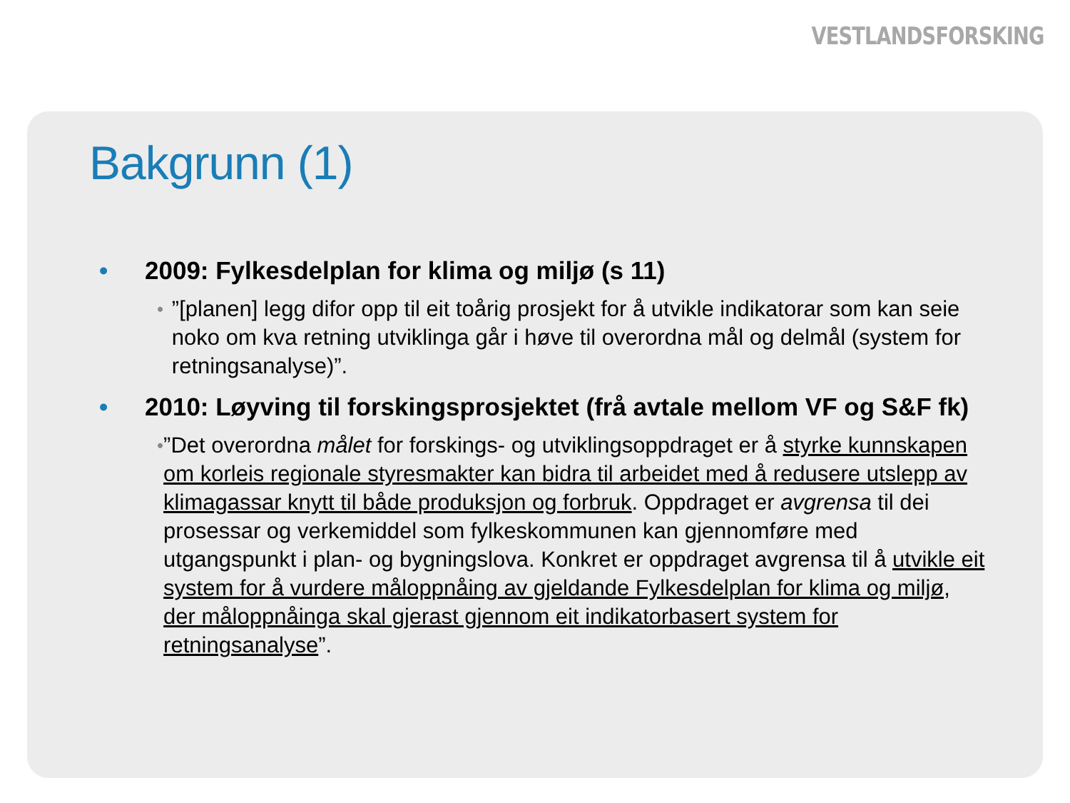VESTLANDSFORSKING
Bakgrunn (1)
• 2009: Fylkesdelplan for klima og miljø (s 11)
•”[planen] legg difor opp til eit toårig prosjekt for å utvikle indikatorar som kan seie noko om kva retning utviklinga går i høve til overordna mål og delmål (system for retningsanalyse)”.
• 2010: Løyving til forskingsprosjektet (frå avtale mellom VF og S&F fk)
•”Det overordna målet for forskings- og utviklingsoppdraget er å styrke kunnskapen om korleis regionale styresmakter kan bidra til arbeidet med å redusere utslepp av klimagassar knytt til både produksjon og forbruk. Oppdraget er avgrensa til dei prosessar og verkemiddel som fylkeskommunen kan gjennomføre med utgangspunkt i plan- og bygningslova. Konkret er oppdraget avgrensa til å utvikle eit system for å vurdere måloppnåing av gjeldande Fylkesdelplan for klima og miljø, der måloppnåinga skal gjerast gjennom eit indikatorbasert system for retningsanalyse”.